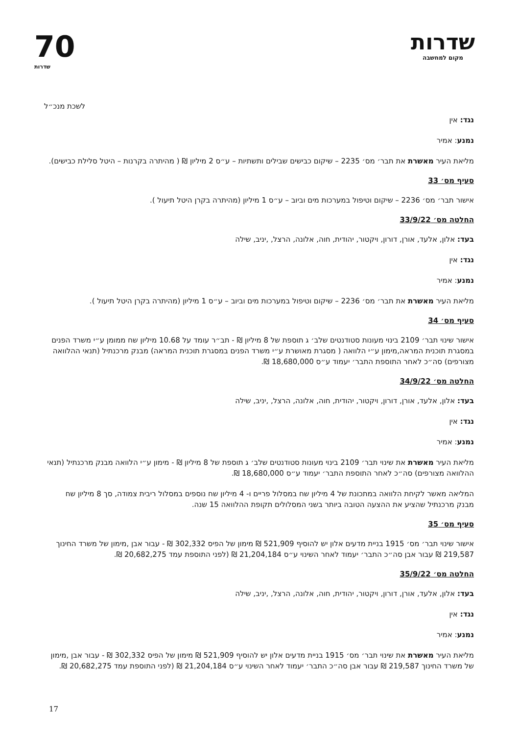שדרות
מקום למחשבה
70
שדרות
לשכת מנכ״ל
נגד: אין
נמנע: אמיר
מליאת העיר מאשרת את תבר׳ מס׳ 2235 – שיקום כבישים שבילים ותשתיות – ע״ס 2 מיליון ₪ ( מהיתרה בקרנות – היטל סלילת כבישים).
סעיף מס׳ 33
אישור תבר׳ מס׳ 2236 – שיקום וטיפול במערכות מים וביוב – ע״ס 1 מיליון (מהיתרה בקרן היטל תיעול ).
החלטה מס׳ 33/9/22
בעד: אלון, אלעד, אורן, דורון, ויקטור, יהודית, חוה, אלונה, הרצל, ,יניב, שילה
נגד: אין
נמנע: אמיר
מליאת העיר מאשרת את תבר׳ מס׳ 2236 – שיקום וטיפול במערכות מים וביוב – ע״ס 1 מיליון (מהיתרה בקרן היטל תיעול ).
סעיף מס׳ 34
אישור שינוי תבר׳ 2109 בינוי מעונות סטודנטים שלב׳ ג תוספת של 8 מיליון ₪ - תב״ר עומד על 10.68 מיליון שח ממומן ע״י משרד הפנים במסגרת תוכנית המראה,מימון ע״י הלוואה ( מסגרת מאושרת ע״י משרד הפנים במסגרת תוכנית המראה) מבנק מרכנתיל (תנאי ההלוואה מצורפים) סה״כ לאחר התוספת התבר׳ יעמוד ע״ס 18,680,000 ₪.
החלטה מס׳ 34/9/22
בעד: אלון, אלעד, אורן, דורון, ויקטור, יהודית, חוה, אלונה, הרצל, ,יניב, שילה
נגד: אין
נמנע: אמיר
מליאת העיר מאשרת את שינוי תבר׳ 2109 בינוי מעונות סטודנטים שלב׳ ג תוספת של 8 מיליון ₪ - מימון ע״י הלוואה מבנק מרכנתיל (תנאי ההלוואה מצורפים) סה״כ לאחר התוספת התבר׳ יעמוד ע״ס 18,680,000 ₪.
המליאה מאשר לקיחת הלוואה במתכונת של 4 מיליון שח במסלול פריים ו- 4 מיליון שח נוספים במסלול ריבית צמודה, סך 8 מיליון שח מבנק מרכנתיל שהציע את ההצעה הטובה ביותר בשני המסלולים תקופת ההלוואה 15 שנה.
סעיף מס׳ 35
אישור שינוי תבר׳ מס׳ 1915 בניית מדעים אלון יש להוסיף 521,909 ₪ מימון של הפיס 302,332 ₪ - עבור אבן ,מימון של משרד החינוך 219,587 ₪ עבור אבן סה״כ התבר׳ יעמוד לאחר השינוי ע״ס 21,204,184 ₪ (לפני התוספת עמד 20,682,275 ₪.
החלטה מס׳ 35/9/22
בעד: אלון, אלעד, אורן, דורון, ויקטור, יהודית, חוה, אלונה, הרצל, ,יניב, שילה
נגד: אין
נמנע: אמיר
מליאת העיר מאשרת את שינוי תבר׳ מס׳ 1915 בניית מדעים אלון יש להוסיף 521,909 ₪ מימון של הפיס 302,332 ₪ - עבור אבן ,מימון של משרד החינוך 219,587 ₪ עבור אבן סה״כ התבר׳ יעמוד לאחר השינוי ע״ס 21,204,184 ₪ (לפני התוספת עמד 20,682,275 ₪.
17